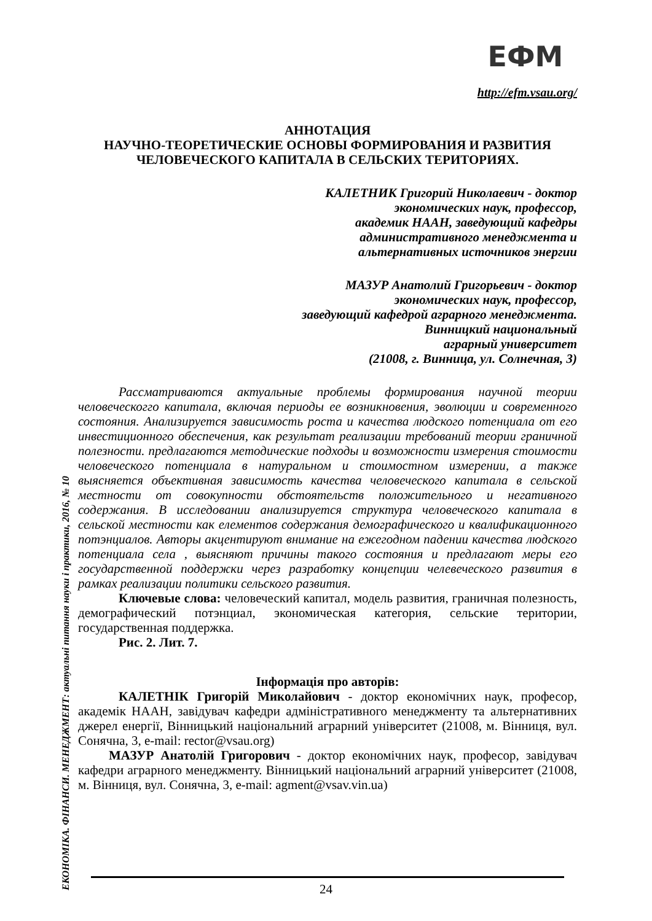ЕФМ
http://efm.vsau.org/
ЕКОНОМІКА. ФІНАНСИ. МЕНЕДЖМЕНТ: актуальні питання науки і практики, 2016, № 10
АННОТАЦИЯ
НАУЧНО-ТЕОРЕТИЧЕСКИЕ ОСНОВЫ ФОРМИРОВАНИЯ И РАЗВИТИЯ
ЧЕЛОВЕЧЕСКОГО КАПИТАЛА В СЕЛЬСКИХ ТЕРИТОРИЯХ.
КАЛЕТНИК Григорий Николаевич - доктор
экономических наук, профессор,
академик НААН, заведующий кафедры
административного менеджмента и
альтернативных источников энергии
МАЗУР Анатолий Григорьевич - доктор
экономических наук, профессор,
заведующий кафедрой аграрного менеджмента.
Винницкий национальный
аграрный университет
(21008, г. Винница, ул. Солнечная, 3)
Рассматриваются актуальные проблемы формирования научной теории человеческогго капитала, включая периоды ее возникновения, эволюции и современного состояния. Анализируется зависимость роста и качества людского потенциала от его инвестиционного обеспечения, как результат реализации требований теории граничной полезности. предлагаются методические подходы и возможности измерения стоимости человеческого потенциала в натуральном и стоимостном измерении, а также выясняется объективная зависимость качества человеческого капитала в сельской местности от совокупности обстоятельств положительного и негативного содержания. В исследовании анализируется структура человеческого капитала в сельской местности как елементов содержания демографического и квалификационного потэнциалов. Авторы акцентируют внимание на ежегодном падении качества людского потенциала села , выясняют причины такого состояния и предлагают меры его государственной поддержки через разработку концепции челевеческого развития в рамках реализации политики сельского развития.
Ключевые слова: человеческий капитал, модель развития, граничная полезность, демографический потэнциал, экономическая категория, сельские територии, государственная поддержка.
Рис. 2. Лит. 7.
Інформація про авторів:
КАЛЕТНІК Григорій Миколайович - доктор економічних наук, професор, академік НААН, завідувач кафедри адміністративного менеджменту та альтернативних джерел енергії, Вінницький національний аграрний університет (21008, м. Вінниця, вул. Сонячна, 3, e-mail: rector@vsau.org)
МАЗУР Анатолій Григорович - доктор економічних наук, професор, завідувач кафедри аграрного менеджменту. Вінницький національний аграрний університет (21008, м. Вінниця, вул. Сонячна, 3, e-mail: agment@vsav.vin.ua)
24